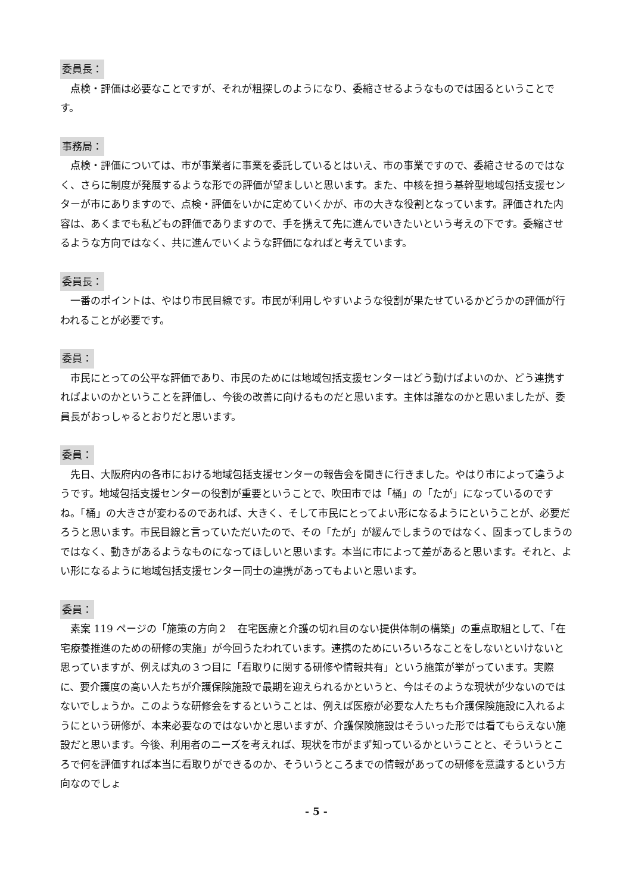委員長：
点検・評価は必要なことですが、それが粗探しのようになり、委縮させるようなものでは困るということです。
事務局：
点検・評価については、市が事業者に事業を委託しているとはいえ、市の事業ですので、委縮させるのではなく、さらに制度が発展するような形での評価が望ましいと思います。また、中核を担う基幹型地域包括支援センターが市にありますので、点検・評価をいかに定めていくかが、市の大きな役割となっています。評価された内容は、あくまでも私どもの評価でありますので、手を携えて先に進んでいきたいという考えの下です。委縮させるような方向ではなく、共に進んでいくような評価になればと考えています。
委員長：
一番のポイントは、やはり市民目線です。市民が利用しやすいような役割が果たせているかどうかの評価が行われることが必要です。
委員：
市民にとっての公平な評価であり、市民のためには地域包括支援センターはどう動けばよいのか、どう連携すればよいのかということを評価し、今後の改善に向けるものだと思います。主体は誰なのかと思いましたが、委員長がおっしゃるとおりだと思います。
委員：
先日、大阪府内の各市における地域包括支援センターの報告会を聞きに行きました。やはり市によって違うようです。地域包括支援センターの役割が重要ということで、吹田市では「桶」の「たが」になっているのですね。「桶」の大きさが変わるのであれば、大きく、そして市民にとってよい形になるようにということが、必要だろうと思います。市民目線と言っていただいたので、その「たが」が緩んでしまうのではなく、固まってしまうのではなく、動きがあるようなものになってほしいと思います。本当に市によって差があると思います。それと、よい形になるように地域包括支援センター同士の連携があってもよいと思います。
委員：
素案 119 ページの「施策の方向２　在宅医療と介護の切れ目のない提供体制の構築」の重点取組として、「在宅療養推進のための研修の実施」が今回うたわれています。連携のためにいろいろなことをしないといけないと思っていますが、例えば丸の３つ目に「看取りに関する研修や情報共有」という施策が挙がっています。実際に、要介護度の高い人たちが介護保険施設で最期を迎えられるかというと、今はそのような現状が少ないのではないでしょうか。このような研修会をするということは、例えば医療が必要な人たちも介護保険施設に入れるようにという研修が、本来必要なのではないかと思いますが、介護保険施設はそういった形では看てもらえない施設だと思います。今後、利用者のニーズを考えれば、現状を市がまず知っているかということと、そういうところで何を評価すれば本当に看取りができるのか、そういうところまでの情報があっての研修を意識するという方向なのでしょ
- 5 -